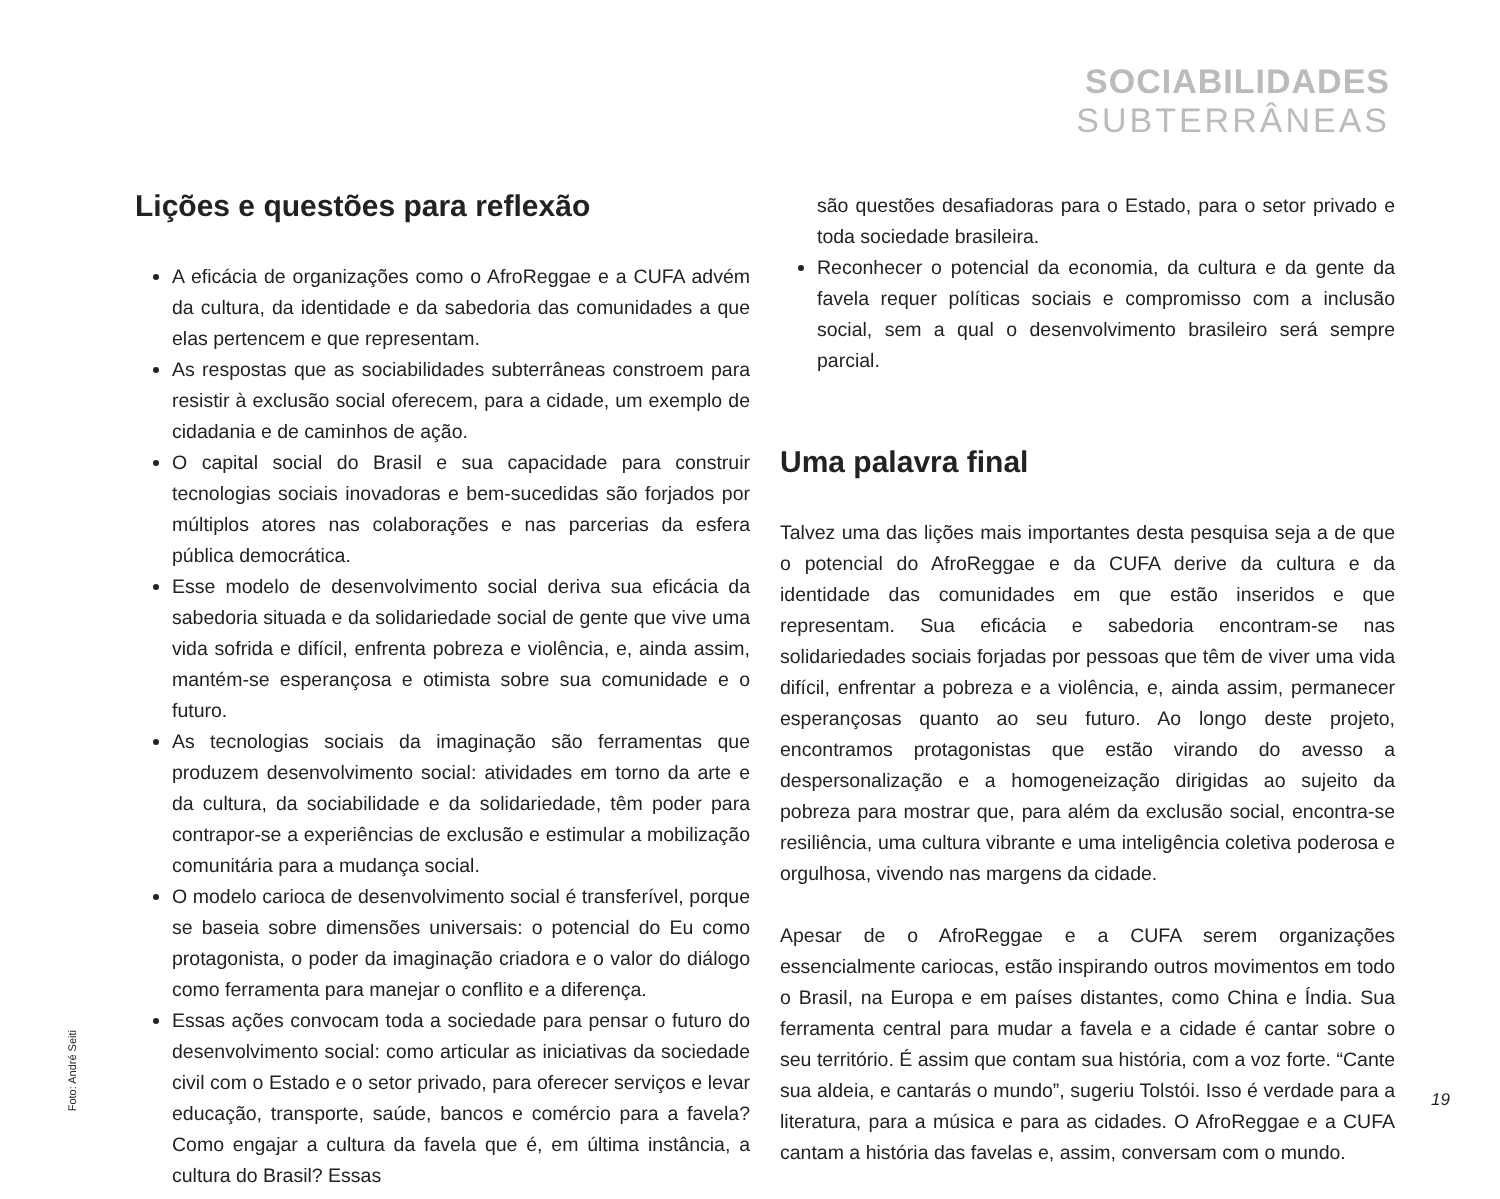SOCIABILIDADES
SUBTERRÂNEAS
Lições e questões para reflexão
A eficácia de organizações como o AfroReggae e a CUFA advém da cultura, da identidade e da sabedoria das comunidades a que elas pertencem e que representam.
As respostas que as sociabilidades subterrâneas constroem para resistir à exclusão social oferecem, para a cidade, um exemplo de cidadania e de caminhos de ação.
O capital social do Brasil e sua capacidade para construir tecnologias sociais inovadoras e bem-sucedidas são forjados por múltiplos atores nas colaborações e nas parcerias da esfera pública democrática.
Esse modelo de desenvolvimento social deriva sua eficácia da sabedoria situada e da solidariedade social de gente que vive uma vida sofrida e difícil, enfrenta pobreza e violência, e, ainda assim, mantém-se esperançosa e otimista sobre sua comunidade e o futuro.
As tecnologias sociais da imaginação são ferramentas que produzem desenvolvimento social: atividades em torno da arte e da cultura, da sociabilidade e da solidariedade, têm poder para contrapor-se a experiências de exclusão e estimular a mobilização comunitária para a mudança social.
O modelo carioca de desenvolvimento social é transferível, porque se baseia sobre dimensões universais: o potencial do Eu como protagonista, o poder da imaginação criadora e o valor do diálogo como ferramenta para manejar o conflito e a diferença.
Essas ações convocam toda a sociedade para pensar o futuro do desenvolvimento social: como articular as iniciativas da sociedade civil com o Estado e o setor privado, para oferecer serviços e levar educação, transporte, saúde, bancos e comércio para a favela? Como engajar a cultura da favela que é, em última instância, a cultura do Brasil? Essas
são questões desafiadoras para o Estado, para o setor privado e toda sociedade brasileira.
Reconhecer o potencial da economia, da cultura e da gente da favela requer políticas sociais e compromisso com a inclusão social, sem a qual o desenvolvimento brasileiro será sempre parcial.
Uma palavra final
Talvez uma das lições mais importantes desta pesquisa seja a de que o potencial do AfroReggae e da CUFA derive da cultura e da identidade das comunidades em que estão inseridos e que representam. Sua eficácia e sabedoria encontram-se nas solidariedades sociais forjadas por pessoas que têm de viver uma vida difícil, enfrentar a pobreza e a violência, e, ainda assim, permanecer esperançosas quanto ao seu futuro. Ao longo deste projeto, encontramos protagonistas que estão virando do avesso a despersonalização e a homogeneização dirigidas ao sujeito da pobreza para mostrar que, para além da exclusão social, encontra-se resiliência, uma cultura vibrante e uma inteligência coletiva poderosa e orgulhosa, vivendo nas margens da cidade.
Apesar de o AfroReggae e a CUFA serem organizações essencialmente cariocas, estão inspirando outros movimentos em todo o Brasil, na Europa e em países distantes, como China e Índia. Sua ferramenta central para mudar a favela e a cidade é cantar sobre o seu território. É assim que contam sua história, com a voz forte. “Cante sua aldeia, e cantarás o mundo”, sugeriu Tolstói. Isso é verdade para a literatura, para a música e para as cidades. O AfroReggae e a CUFA cantam a história das favelas e, assim, conversam com o mundo.
Foto: André Seiti
19